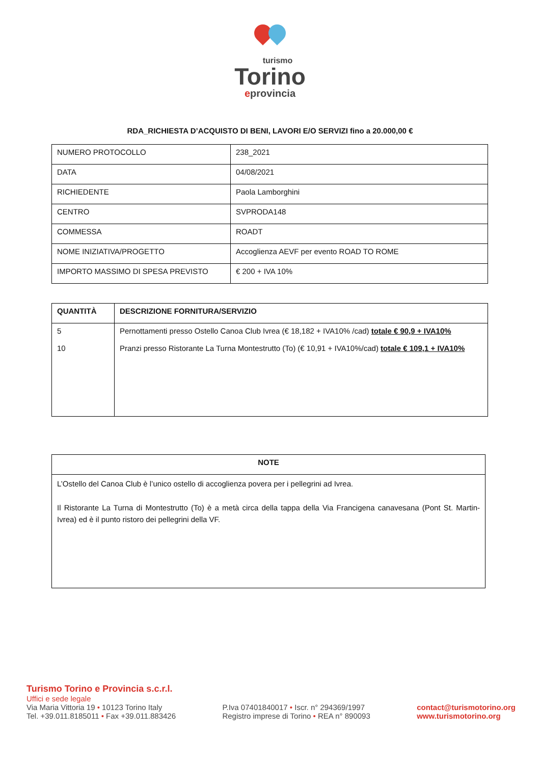turismo
Torino
eprovincia
RDA_RICHIESTA D’ACQUISTO DI BENI, LAVORI E/O SERVIZI fino a 20.000,00 €
| NUMERO PROTOCOLLO | 238_2021 |
| DATA | 04/08/2021 |
| RICHIEDENTE | Paola Lamborghini |
| CENTRO | SVPRODA148 |
| COMMESSA | ROADT |
| NOME INIZIATIVA/PROGETTO | Accoglienza AEVF per evento ROAD TO ROME |
| IMPORTO MASSIMO DI SPESA PREVISTO | € 200 + IVA 10% |
| QUANTITÀ | DESCRIZIONE FORNITURA/SERVIZIO |
| --- | --- |
| 5 10 | Pernottamenti presso Ostello Canoa Club Ivrea (€ 18,182 + IVA10% /cad) totale € 90,9 + IVA10% Pranzi presso Ristorante La Turna Montestrutto (To) (€ 10,91 + IVA10%/cad) totale € 109,1 + IVA10% |
| NOTE |
| --- |
| L’Ostello del Canoa Club è l’unico ostello di accoglienza povera per i pellegrini ad Ivrea. Il Ristorante La Turna di Montestrutto (To) è a metà circa della tappa della Via Francigena canavesana (Pont St. Martin-Ivrea) ed è il punto ristoro dei pellegrini della VF. |
Turismo Torino e Provincia s.c.r.l.
Uffici e sede legale
Via Maria Vittoria 19 • 10123 Torino Italy
Tel. +39.011.8185011 • Fax +39.011.883426
P.Iva 07401840017 • Iscr. n° 294369/1997
Registro imprese di Torino • REA n° 890093
contact@turismotorino.org
www.turismotorino.org